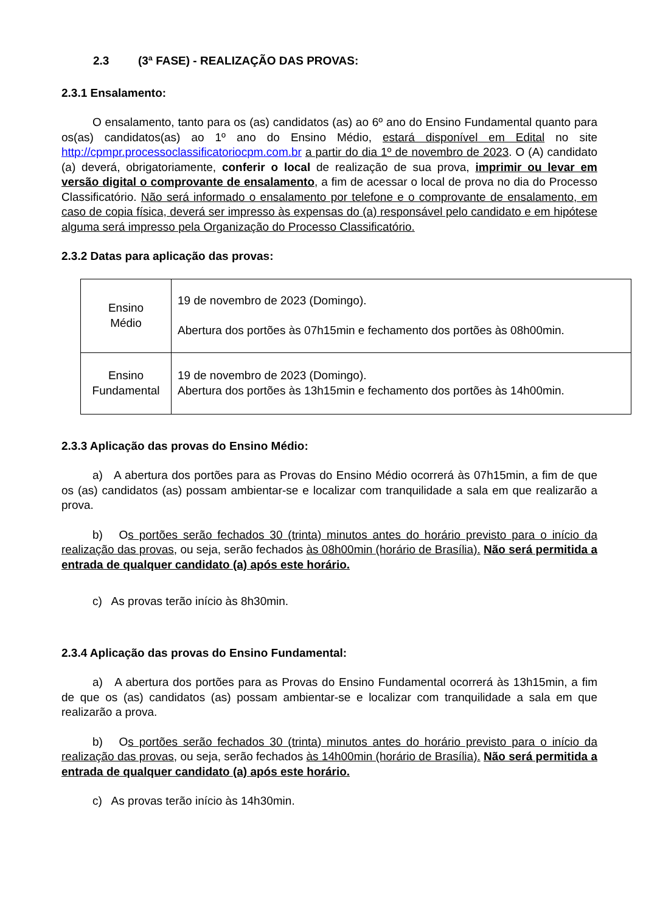2.3 (3ª FASE) - REALIZAÇÃO DAS PROVAS:
2.3.1 Ensalamento:
O ensalamento, tanto para os (as) candidatos (as) ao 6º ano do Ensino Fundamental quanto para os(as) candidatos(as) ao 1º ano do Ensino Médio, estará disponível em Edital no site http://cpmpr.processoclassificatoriocpm.com.br a partir do dia 1º de novembro de 2023. O (A) candidato (a) deverá, obrigatoriamente, conferir o local de realização de sua prova, imprimir ou levar em versão digital o comprovante de ensalamento, a fim de acessar o local de prova no dia do Processo Classificatório. Não será informado o ensalamento por telefone e o comprovante de ensalamento, em caso de copia física, deverá ser impresso às expensas do (a) responsável pelo candidato e em hipótese alguma será impresso pela Organização do Processo Classificatório.
2.3.2 Datas para aplicação das provas:
| Ensino Médio | 19 de novembro de 2023 (Domingo). Abertura dos portões às 07h15min e fechamento dos portões às 08h00min. |
| Ensino Fundamental | 19 de novembro de 2023 (Domingo). Abertura dos portões às 13h15min e fechamento dos portões às 14h00min. |
2.3.3 Aplicação das provas do Ensino Médio:
a) A abertura dos portões para as Provas do Ensino Médio ocorrerá às 07h15min, a fim de que os (as) candidatos (as) possam ambientar-se e localizar com tranquilidade a sala em que realizarão a prova.
b) Os portões serão fechados 30 (trinta) minutos antes do horário previsto para o início da realização das provas, ou seja, serão fechados às 08h00min (horário de Brasília). Não será permitida a entrada de qualquer candidato (a) após este horário.
c) As provas terão início às 8h30min.
2.3.4 Aplicação das provas do Ensino Fundamental:
a) A abertura dos portões para as Provas do Ensino Fundamental ocorrerá às 13h15min, a fim de que os (as) candidatos (as) possam ambientar-se e localizar com tranquilidade a sala em que realizarão a prova.
b) Os portões serão fechados 30 (trinta) minutos antes do horário previsto para o início da realização das provas, ou seja, serão fechados às 14h00min (horário de Brasília). Não será permitida a entrada de qualquer candidato (a) após este horário.
c) As provas terão início às 14h30min.